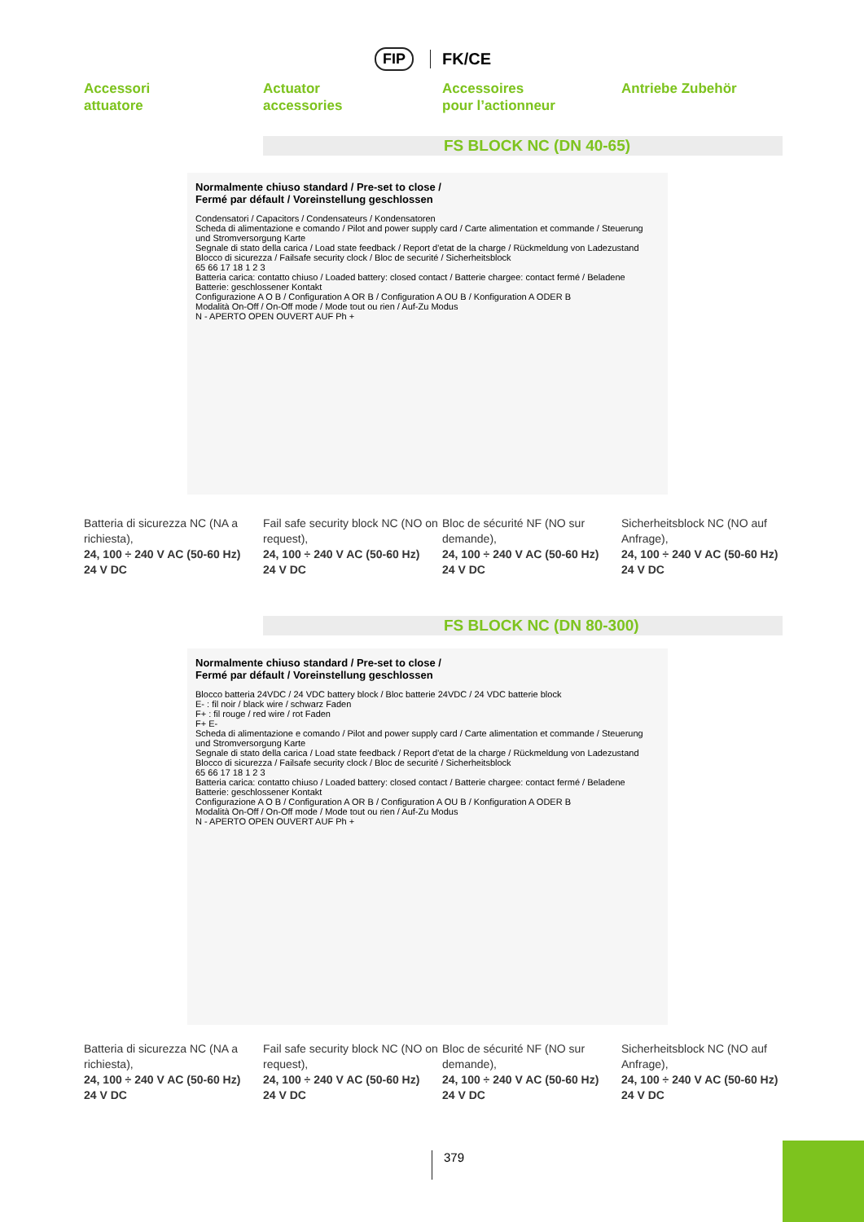FIP FK/CE
Accessori
attuatore
Actuator
accessories
Accessoires
pour l’actionneur
Antriebe Zubehör
FS BLOCK NC (DN 40-65)
Normalmente chiuso standard / Pre-set to close /
Fermé par défault / Voreinstellung geschlossen
Condensatori / Capacitors / Condensateurs / Kondensatoren
Scheda di alimentazione e comando / Pilot and power supply card / Carte alimentation et commande / Steuerung und Stromversorgung Karte
Segnale di stato della carica / Load state feedback / Report d'etat de la charge / Rückmeldung von Ladezustand
Blocco di sicurezza / Failsafe security clock / Bloc de securité / Sicherheitsblock
65 66 17 18 1 2 3
Batteria carica: contatto chiuso / Loaded battery: closed contact / Batterie chargee: contact fermé / Beladene Batterie: geschlossener Kontakt
Configurazione A O B / Configuration A OR B / Configuration A OU B / Konfiguration A ODER B
Modalità On-Off / On-Off mode / Mode tout ou rien / Auf-Zu Modus
N - APERTO OPEN OUVERT AUF Ph +
Batteria di sicurezza NC (NA a richiesta),
24, 100 ÷ 240 V AC (50-60 Hz)
24 V DC
Fail safe security block NC (NO on request),
24, 100 ÷ 240 V AC (50-60 Hz)
24 V DC
Bloc de sécurité NF (NO sur demande),
24, 100 ÷ 240 V AC (50-60 Hz)
24 V DC
Sicherheitsblock NC (NO auf Anfrage),
24, 100 ÷ 240 V AC (50-60 Hz)
24 V DC
FS BLOCK NC (DN 80-300)
Normalmente chiuso standard / Pre-set to close /
Fermé par défault / Voreinstellung geschlossen
Blocco batteria 24VDC / 24 VDC battery block / Bloc batterie 24VDC / 24 VDC batterie block
E- : fil noir / black wire / schwarz Faden
F+ : fil rouge / red wire / rot Faden
F+ E-
Scheda di alimentazione e comando / Pilot and power supply card / Carte alimentation et commande / Steuerung und Stromversorgung Karte
Segnale di stato della carica / Load state feedback / Report d'etat de la charge / Rückmeldung von Ladezustand
Blocco di sicurezza / Failsafe security clock / Bloc de securité / Sicherheitsblock
65 66 17 18 1 2 3
Batteria carica: contatto chiuso / Loaded battery: closed contact / Batterie chargee: contact fermé / Beladene Batterie: geschlossener Kontakt
Configurazione A O B / Configuration A OR B / Configuration A OU B / Konfiguration A ODER B
Modalità On-Off / On-Off mode / Mode tout ou rien / Auf-Zu Modus
N - APERTO OPEN OUVERT AUF Ph +
Batteria di sicurezza NC (NA a richiesta),
24, 100 ÷ 240 V AC (50-60 Hz)
24 V DC
Fail safe security block NC (NO on request),
24, 100 ÷ 240 V AC (50-60 Hz)
24 V DC
Bloc de sécurité NF (NO sur demande),
24, 100 ÷ 240 V AC (50-60 Hz)
24 V DC
Sicherheitsblock NC (NO auf Anfrage),
24, 100 ÷ 240 V AC (50-60 Hz)
24 V DC
379